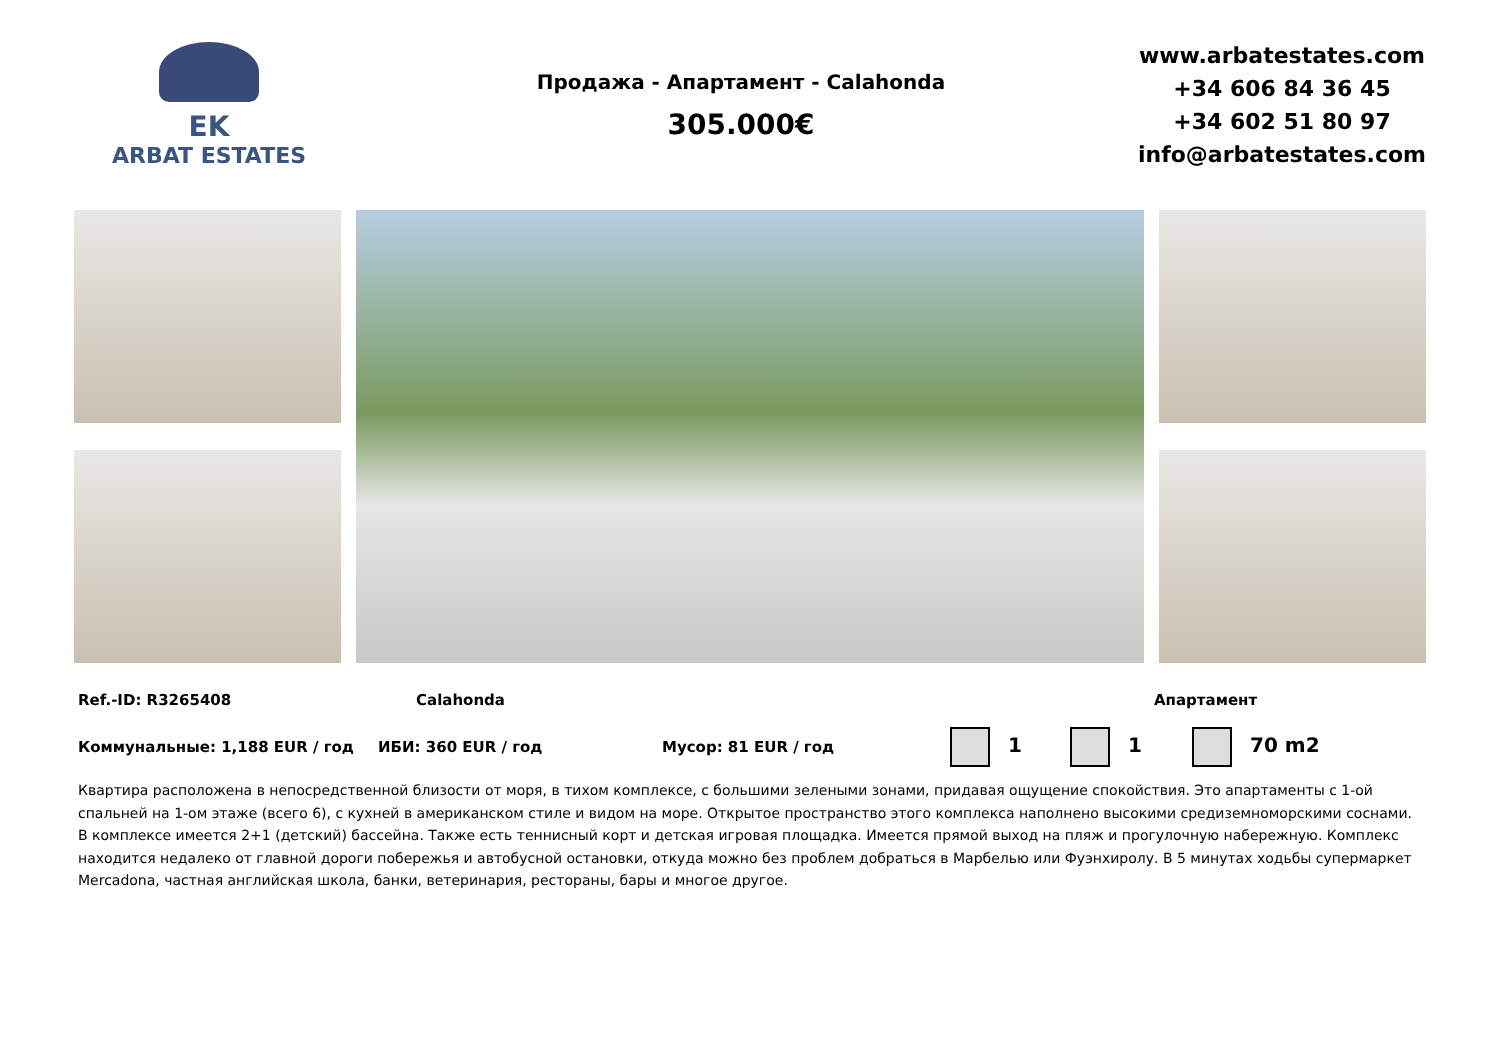EK
ARBAT ESTATES
Продажа - Апартамент - Calahonda
305.000€
www.arbatestates.com
+34 606 84 36 45
+34 602 51 80 97
info@arbatestates.com
Ref.-ID: R3265408 Calahonda Апартамент
Коммунальные: 1,188 EUR / год ИБИ: 360 EUR / год Мусор: 81 EUR / год 1 1 70 m2
Квартира расположена в непосредственной близости от моря, в тихом комплексе, с большими зелеными зонами, придавая ощущение спокойствия. Это апартаменты с 1-ой спальней на 1-ом этаже (всего 6), с кухней в американском стиле и видом на море. Открытое пространство этого комплекса наполнено высокими средиземноморскими соснами. В комплексе имеется 2+1 (детский) бассейна. Также есть теннисный корт и детская игровая площадка. Имеется прямой выход на пляж и прогулочную набережную. Комплекс находится недалеко от главной дороги побережья и автобусной остановки, откуда можно без проблем добраться в Марбелью или Фуэнхиролу. В 5 минутах ходьбы супермаркет Mercadona, частная английская школа, банки, ветеринария, рестораны, бары и многое другое.